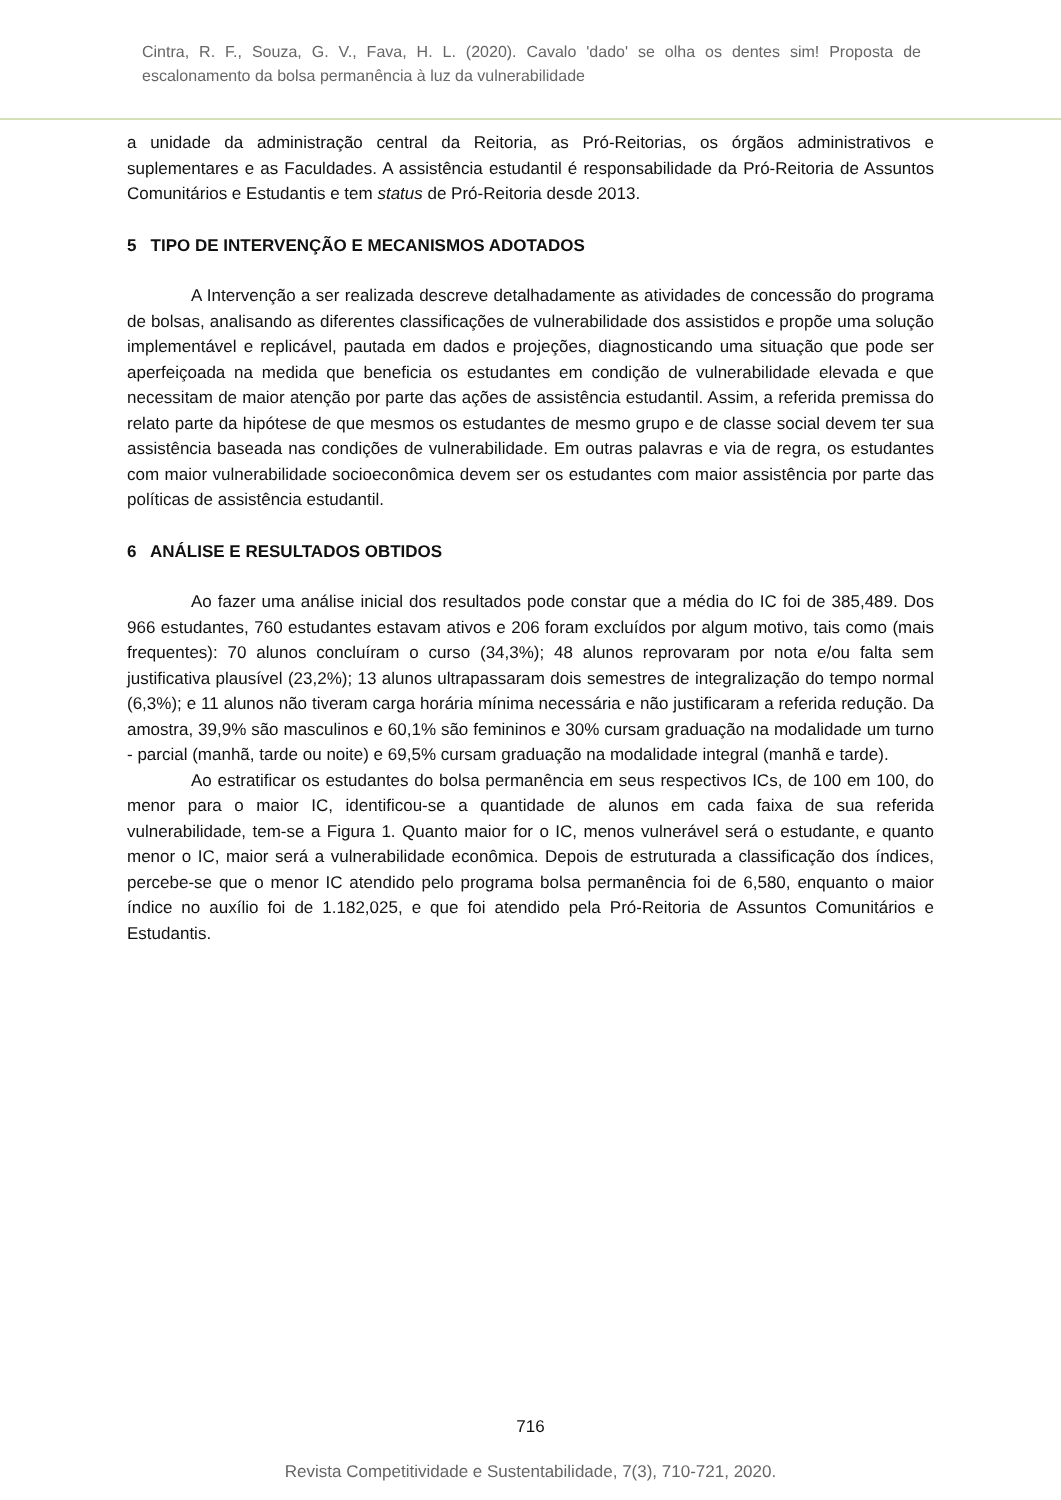Cintra, R. F., Souza, G. V., Fava, H. L. (2020). Cavalo 'dado' se olha os dentes sim! Proposta de escalonamento da bolsa permanência à luz da vulnerabilidade
a unidade da administração central da Reitoria, as Pró-Reitorias, os órgãos administrativos e suplementares e as Faculdades. A assistência estudantil é responsabilidade da Pró-Reitoria de Assuntos Comunitários e Estudantis e tem status de Pró-Reitoria desde 2013.
5 TIPO DE INTERVENÇÃO E MECANISMOS ADOTADOS
A Intervenção a ser realizada descreve detalhadamente as atividades de concessão do programa de bolsas, analisando as diferentes classificações de vulnerabilidade dos assistidos e propõe uma solução implementável e replicável, pautada em dados e projeções, diagnosticando uma situação que pode ser aperfeiçoada na medida que beneficia os estudantes em condição de vulnerabilidade elevada e que necessitam de maior atenção por parte das ações de assistência estudantil. Assim, a referida premissa do relato parte da hipótese de que mesmos os estudantes de mesmo grupo e de classe social devem ter sua assistência baseada nas condições de vulnerabilidade. Em outras palavras e via de regra, os estudantes com maior vulnerabilidade socioeconômica devem ser os estudantes com maior assistência por parte das políticas de assistência estudantil.
6 ANÁLISE E RESULTADOS OBTIDOS
Ao fazer uma análise inicial dos resultados pode constar que a média do IC foi de 385,489. Dos 966 estudantes, 760 estudantes estavam ativos e 206 foram excluídos por algum motivo, tais como (mais frequentes): 70 alunos concluíram o curso (34,3%); 48 alunos reprovaram por nota e/ou falta sem justificativa plausível (23,2%); 13 alunos ultrapassaram dois semestres de integralização do tempo normal (6,3%); e 11 alunos não tiveram carga horária mínima necessária e não justificaram a referida redução. Da amostra, 39,9% são masculinos e 60,1% são femininos e 30% cursam graduação na modalidade um turno - parcial (manhã, tarde ou noite) e 69,5% cursam graduação na modalidade integral (manhã e tarde).
Ao estratificar os estudantes do bolsa permanência em seus respectivos ICs, de 100 em 100, do menor para o maior IC, identificou-se a quantidade de alunos em cada faixa de sua referida vulnerabilidade, tem-se a Figura 1. Quanto maior for o IC, menos vulnerável será o estudante, e quanto menor o IC, maior será a vulnerabilidade econômica. Depois de estruturada a classificação dos índices, percebe-se que o menor IC atendido pelo programa bolsa permanência foi de 6,580, enquanto o maior índice no auxílio foi de 1.182,025, e que foi atendido pela Pró-Reitoria de Assuntos Comunitários e Estudantis.
716
Revista Competitividade e Sustentabilidade, 7(3), 710-721, 2020.